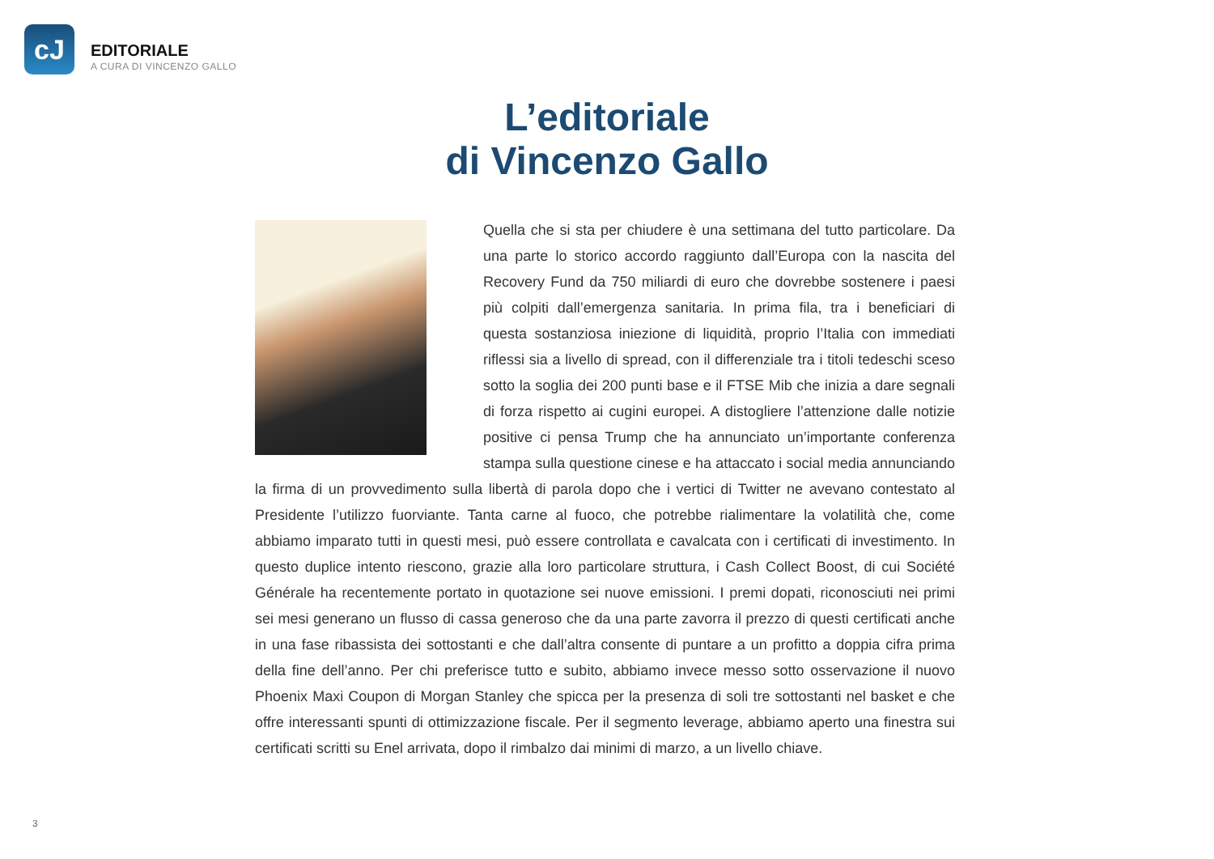cJ
EDITORIALE
A CURA DI VINCENZO GALLO
L’editoriale
di Vincenzo Gallo
Quella che si sta per chiudere è una settimana del tutto particolare. Da una parte lo storico accordo raggiunto dall’Europa con la nascita del Recovery Fund da 750 miliardi di euro che dovrebbe sostenere i paesi più colpiti dall’emergenza sanitaria. In prima fila, tra i beneficiari di questa sostanziosa iniezione di liquidità, proprio l’Italia con immediati riflessi sia a livello di spread, con il differenziale tra i titoli tedeschi sceso sotto la soglia dei 200 punti base e il FTSE Mib che inizia a dare segnali di forza rispetto ai cugini europei. A distogliere l’attenzione dalle notizie positive ci pensa Trump che ha annunciato un’importante conferenza stampa sulla questione cinese e ha attaccato i social media annunciando la firma di un provvedimento sulla libertà di parola dopo che i vertici di Twitter ne avevano contestato al Presidente l’utilizzo fuorviante. Tanta carne al fuoco, che potrebbe rialimentare la volatilità che, come abbiamo imparato tutti in questi mesi, può essere controllata e cavalcata con i certificati di investimento. In questo duplice intento riescono, grazie alla loro particolare struttura, i Cash Collect Boost, di cui Société Générale ha recentemente portato in quotazione sei nuove emissioni. I premi dopati, riconosciuti nei primi sei mesi generano un flusso di cassa generoso che da una parte zavorra il prezzo di questi certificati anche in una fase ribassista dei sottostanti e che dall’altra consente di puntare a un profitto a doppia cifra prima della fine dell’anno. Per chi preferisce tutto e subito, abbiamo invece messo sotto osservazione il nuovo Phoenix Maxi Coupon di Morgan Stanley che spicca per la presenza di soli tre sottostanti nel basket e che offre interessanti spunti di ottimizzazione fiscale. Per il segmento leverage, abbiamo aperto una finestra sui certificati scritti su Enel arrivata, dopo il rimbalzo dai minimi di marzo, a un livello chiave.
3